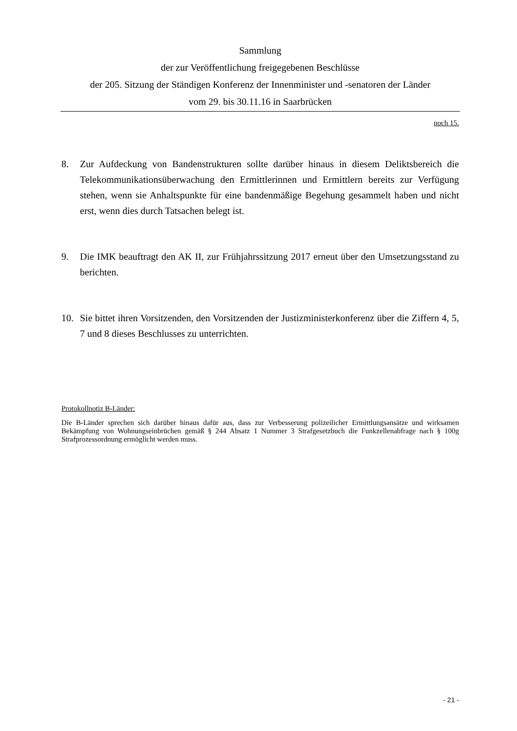Sammlung
der zur Veröffentlichung freigegebenen Beschlüsse
der 205. Sitzung der Ständigen Konferenz der Innenminister und -senatoren der Länder
vom 29. bis 30.11.16 in Saarbrücken
noch 15.
8. Zur Aufdeckung von Bandenstrukturen sollte darüber hinaus in diesem Deliktsbereich die Telekommunikationsüberwachung den Ermittlerinnen und Ermittlern bereits zur Verfügung stehen, wenn sie Anhaltspunkte für eine bandenmäßige Begehung gesammelt haben und nicht erst, wenn dies durch Tatsachen belegt ist.
9. Die IMK beauftragt den AK II, zur Frühjahrssitzung 2017 erneut über den Umsetzungsstand zu berichten.
10. Sie bittet ihren Vorsitzenden, den Vorsitzenden der Justizministerkonferenz über die Ziffern 4, 5, 7 und 8 dieses Beschlusses zu unterrichten.
Protokollnotiz B-Länder:
Die B-Länder sprechen sich darüber hinaus dafür aus, dass zur Verbesserung polizeilicher Ermittlungsansätze und wirksamen Bekämpfung von Wohnungseinbrüchen gemäß § 244 Absatz 1 Nummer 3 Strafgesetzbuch die Funkzellenabfrage nach § 100g Strafprozessordnung ermöglicht werden muss.
- 21 -